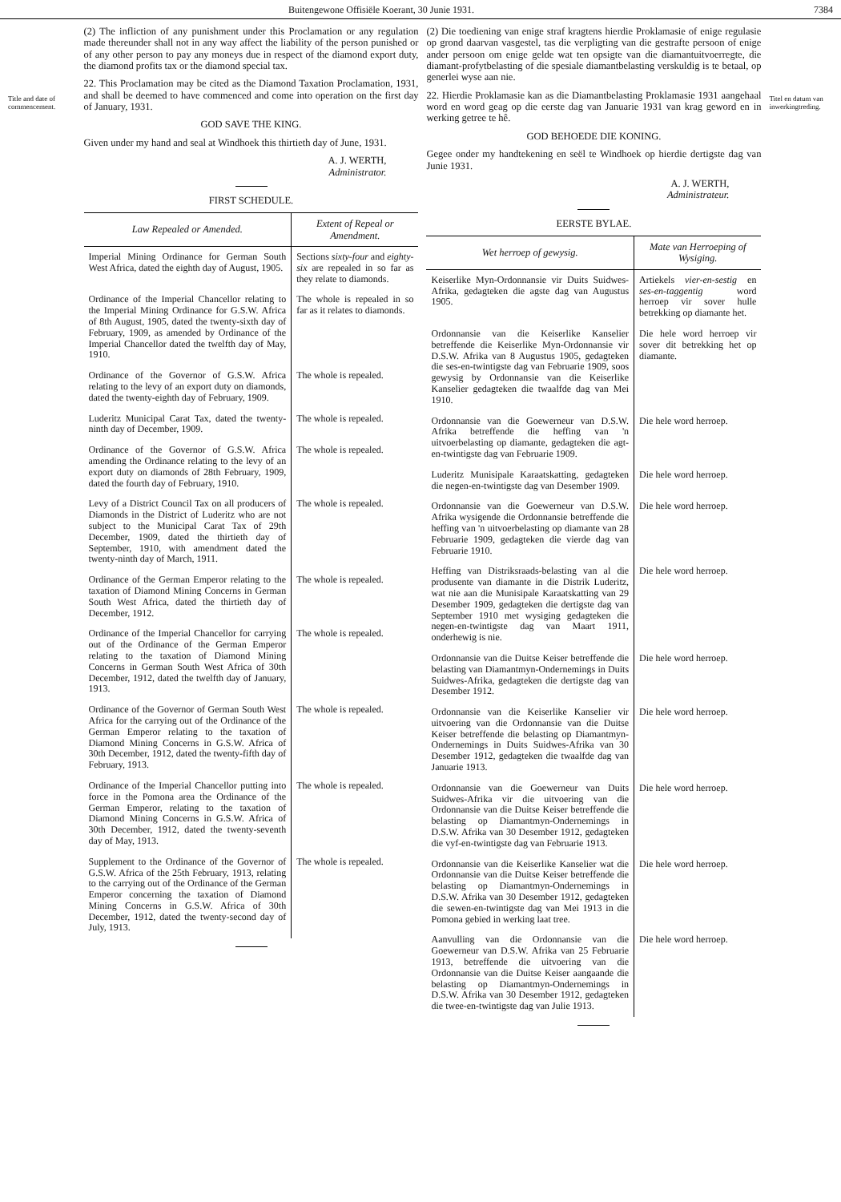Buitengewone Offisiële Koerant, 30 Junie 1931. 7384
Title and date of commencement.
(2) The infliction of any punishment under this Proclamation or any regulation made thereunder shall not in any way affect the liability of the person punished or of any other person to pay any moneys due in respect of the diamond export duty, the diamond profits tax or the diamond special tax.
22. This Proclamation may be cited as the Diamond Taxation Proclamation, 1931, and shall be deemed to have commenced and come into operation on the first day of January, 1931.
GOD SAVE THE KING.
Given under my hand and seal at Windhoek this thirtieth day of June, 1931.
A. J. WERTH,
Administrator.
FIRST SCHEDULE.
| Law Repealed or Amended. | Extent of Repeal or Amendment. |
| --- | --- |
| Imperial Mining Ordinance for German South West Africa, dated the eighth day of August, 1905. | Sections sixty-four and eighty-six are repealed in so far as they relate to diamonds. |
| Ordinance of the Imperial Chancellor relating to the Imperial Mining Ordinance for G.S.W. Africa of 8th August, 1905, dated the twenty-sixth day of February, 1909, as amended by Ordinance of the Imperial Chancellor dated the twelfth day of May, 1910. | The whole is repealed in so far as it relates to diamonds. |
| Ordinance of the Governor of G.S.W. Africa relating to the levy of an export duty on diamonds, dated the twenty-eighth day of February, 1909. | The whole is repealed. |
| Luderitz Municipal Carat Tax, dated the twenty-ninth day of December, 1909. | The whole is repealed. |
| Ordinance of the Governor of G.S.W. Africa amending the Ordinance relating to the levy of an export duty on diamonds of 28th February, 1909, dated the fourth day of February, 1910. | The whole is repealed. |
| Levy of a District Council Tax on all producers of Diamonds in the District of Luderitz who are not subject to the Municipal Carat Tax of 29th December, 1909, dated the thirtieth day of September, 1910, with amendment dated the twenty-ninth day of March, 1911. | The whole is repealed. |
| Ordinance of the German Emperor relating to the taxation of Diamond Mining Concerns in German South West Africa, dated the thirtieth day of December, 1912. | The whole is repealed. |
| Ordinance of the Imperial Chancellor for carrying out of the Ordinance of the German Emperor relating to the taxation of Diamond Mining Concerns in German South West Africa of 30th December, 1912, dated the twelfth day of January, 1913. | The whole is repealed. |
| Ordinance of the Governor of German South West Africa for the carrying out of the Ordinance of the German Emperor relating to the taxation of Diamond Mining Concerns in G.S.W. Africa of 30th December, 1912, dated the twenty-fifth day of February, 1913. | The whole is repealed. |
| Ordinance of the Imperial Chancellor putting into force in the Pomona area the Ordinance of the German Emperor, relating to the taxation of Diamond Mining Concerns in G.S.W. Africa of 30th December, 1912, dated the twenty-seventh day of May, 1913. | The whole is repealed. |
| Supplement to the Ordinance of the Governor of G.S.W. Africa of the 25th February, 1913, relating to the carrying out of the Ordinance of the German Emperor concerning the taxation of Diamond Mining Concerns in G.S.W. Africa of 30th December, 1912, dated the twenty-second day of July, 1913. | The whole is repealed. |
(2) Die toediening van enige straf kragtens hierdie Proklamasie of enige regulasie op grond daarvan vasgestel, tas die verpligting van die gestrafte persoon of enige ander persoon om enige gelde wat ten opsigte van die diamantuitvoerregte, die diamant-profytbelasting of die spesiale diamantbelasting verskuldig is te betaal, op generlei wyse aan nie.
22. Hierdie Proklamasie kan as die Diamantbelasting Proklamasie 1931 aangehaal word en word geag op die eerste dag van Januarie 1931 van krag geword en in werking getree te hê.
GOD BEHOEDE DIE KONING.
Gegee onder my handtekening en seël te Windhoek op hierdie dertigste dag van Junie 1931.
A. J. WERTH,
Administrateur.
EERSTE BYLAE.
| Wet herroep of gewysig. | Mate van Herroeping of Wysiging. |
| --- | --- |
| Keiserlike Myn-Ordonnansie vir Duits Suidwes-Afrika, gedagteken die agste dag van Augustus 1905. | Artiekels vier-en-sestig en ses-en-taggentig word herroep vir sover hulle betrekking op diamante het. |
| Ordonnansie van die Keiserlike Kanselier betreffende die Keiserlike Myn-Ordonnansie vir D.S.W. Afrika van 8 Augustus 1905, gedagteken die ses-en-twintigste dag van Februarie 1909, soos gewysig by Ordonnansie van die Keiserlike Kanselier gedagteken die twaalfde dag van Mei 1910. | Die hele word herroep vir sover dit betrekking het op diamante. |
| Ordonnansie van die Goewerneur van D.S.W. Afrika betreffende die heffing van 'n uitvoerbelasting op diamante, gedagteken die agt-en-twintigste dag van Februarie 1909. | Die hele word herroep. |
| Luderitz Munisipale Karaatskatting, gedagteken die negen-en-twintigste dag van Desember 1909. | Die hele word herroep. |
| Ordonnansie van die Goewerneur van D.S.W. Afrika wysigende die Ordonnansie betreffende die heffing van 'n uitvoerbelasting op diamante van 28 Februarie 1909, gedagteken die vierde dag van Februarie 1910. | Die hele word herroep. |
| Heffing van Distriksraads-belasting van al die produsente van diamante in die Distrik Luderitz, wat nie aan die Munisipale Karaatskatting van 29 Desember 1909, gedagteken die dertigste dag van September 1910 met wysiging gedagteken die negen-en-twintigste dag van Maart 1911, onderhewig is nie. | Die hele word herroep. |
| Ordonnansie van die Duitse Keiser betreffende die belasting van Diamantmyn-Ondernemings in Duits Suidwes-Afrika, gedagteken die dertigste dag van Desember 1912. | Die hele word herroep. |
| Ordonnansie van die Keiserlike Kanselier vir uitvoering van die Ordonnansie van die Duitse Keiser betreffende die belasting op Diamantmyn-Ondernemings in Duits Suidwes-Afrika van 30 Desember 1912, gedagteken die twaalfde dag van Januarie 1913. | Die hele word herroep. |
| Ordonnansie van die Goewerneur van Duits Suidwes-Afrika vir die uitvoering van die Ordonnansie van die Duitse Keiser betreffende die belasting op Diamantmyn-Ondernemings in D.S.W. Afrika van 30 Desember 1912, gedagteken die vyf-en-twintigste dag van Februarie 1913. | Die hele word herroep. |
| Ordonnansie van die Keiserlike Kanselier wat die Ordonnansie van die Duitse Keiser betreffende die belasting op Diamantmyn-Ondernemings in D.S.W. Afrika van 30 Desember 1912, gedagteken die sewen-en-twintigste dag van Mei 1913 in die Pomona gebied in werking laat tree. | Die hele word herroep. |
| Aanvulling van die Ordonnansie van die Goewerneur van D.S.W. Afrika van 25 Februarie 1913, betreffende die uitvoering van die Ordonnansie van die Duitse Keiser aangaande die belasting op Diamantmyn-Ondernemings in D.S.W. Afrika van 30 Desember 1912, gedagteken die twee-en-twintigste dag van Julie 1913. | Die hele word herroep. |
Titel en datum van inwerkingtreding.